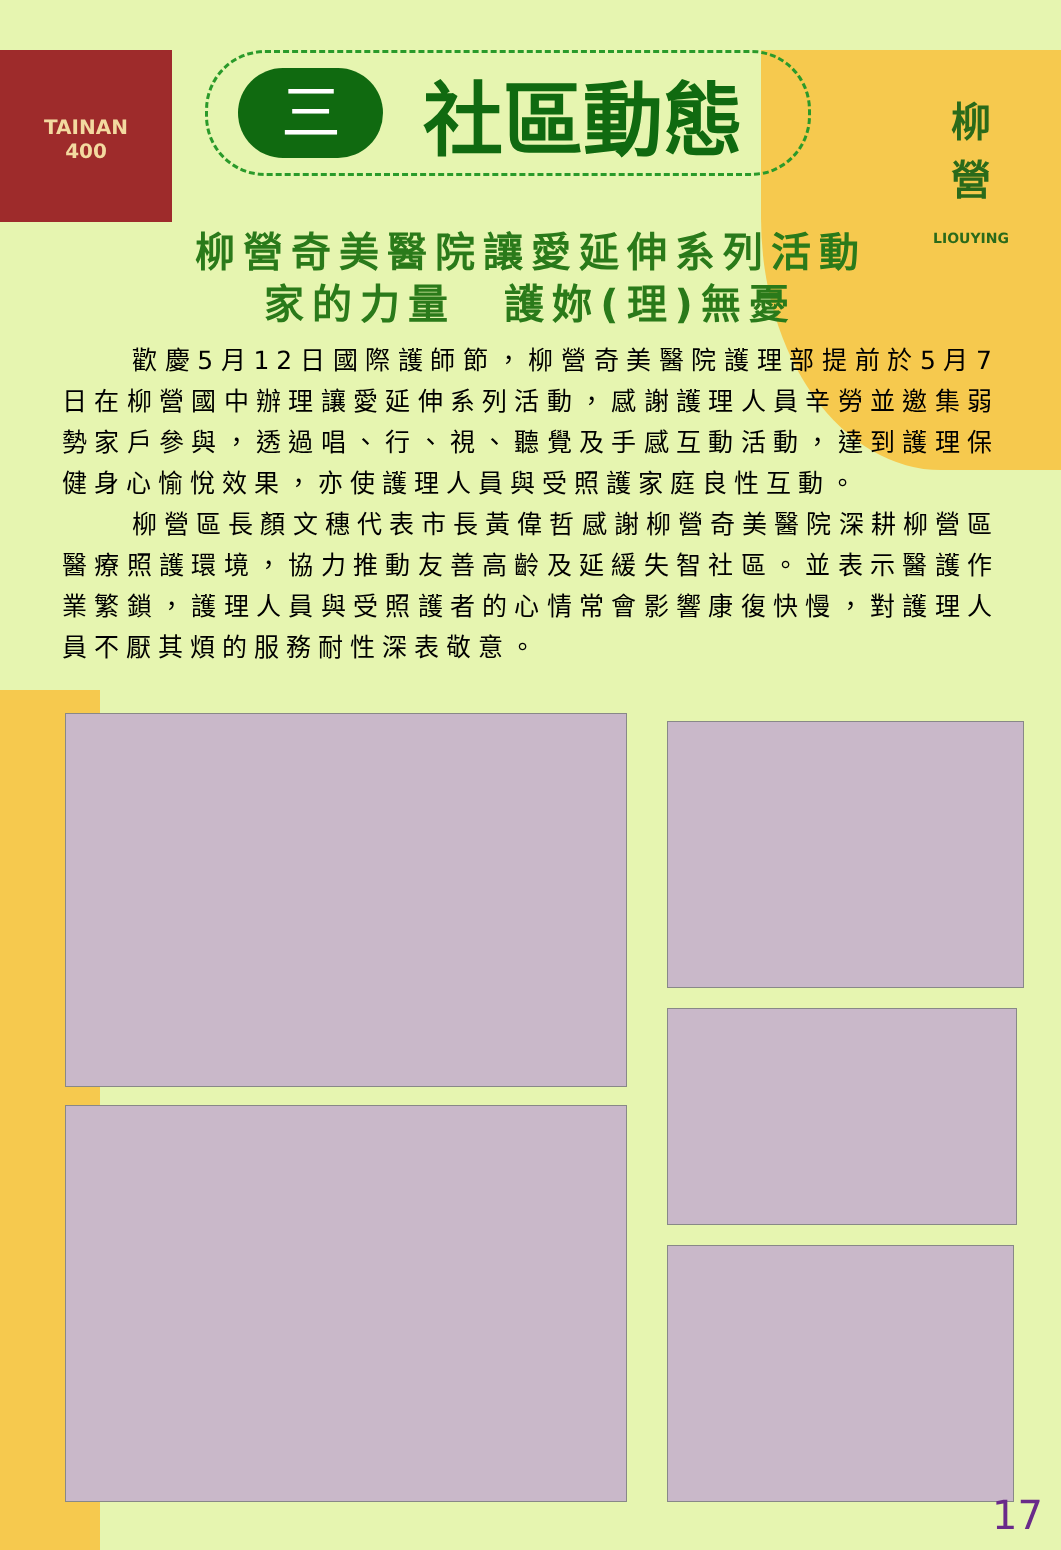TAINAN
400
柳
營
LIOUYING
三
社區動態
柳營奇美醫院讓愛延伸系列活動
家的力量　護妳(理)無憂
歡慶5月12日國際護師節，柳營奇美醫院護理部提前於5月7日在柳營國中辦理讓愛延伸系列活動，感謝護理人員辛勞並邀集弱勢家戶參與，透過唱、行、視、聽覺及手感互動活動，達到護理保健身心愉悅效果，亦使護理人員與受照護家庭良性互動。
柳營區長顏文穗代表市長黃偉哲感謝柳營奇美醫院深耕柳營區醫療照護環境，協力推動友善高齡及延緩失智社區。並表示醫護作業繁鎖，護理人員與受照護者的心情常會影響康復快慢，對護理人員不厭其煩的服務耐性深表敬意。
17